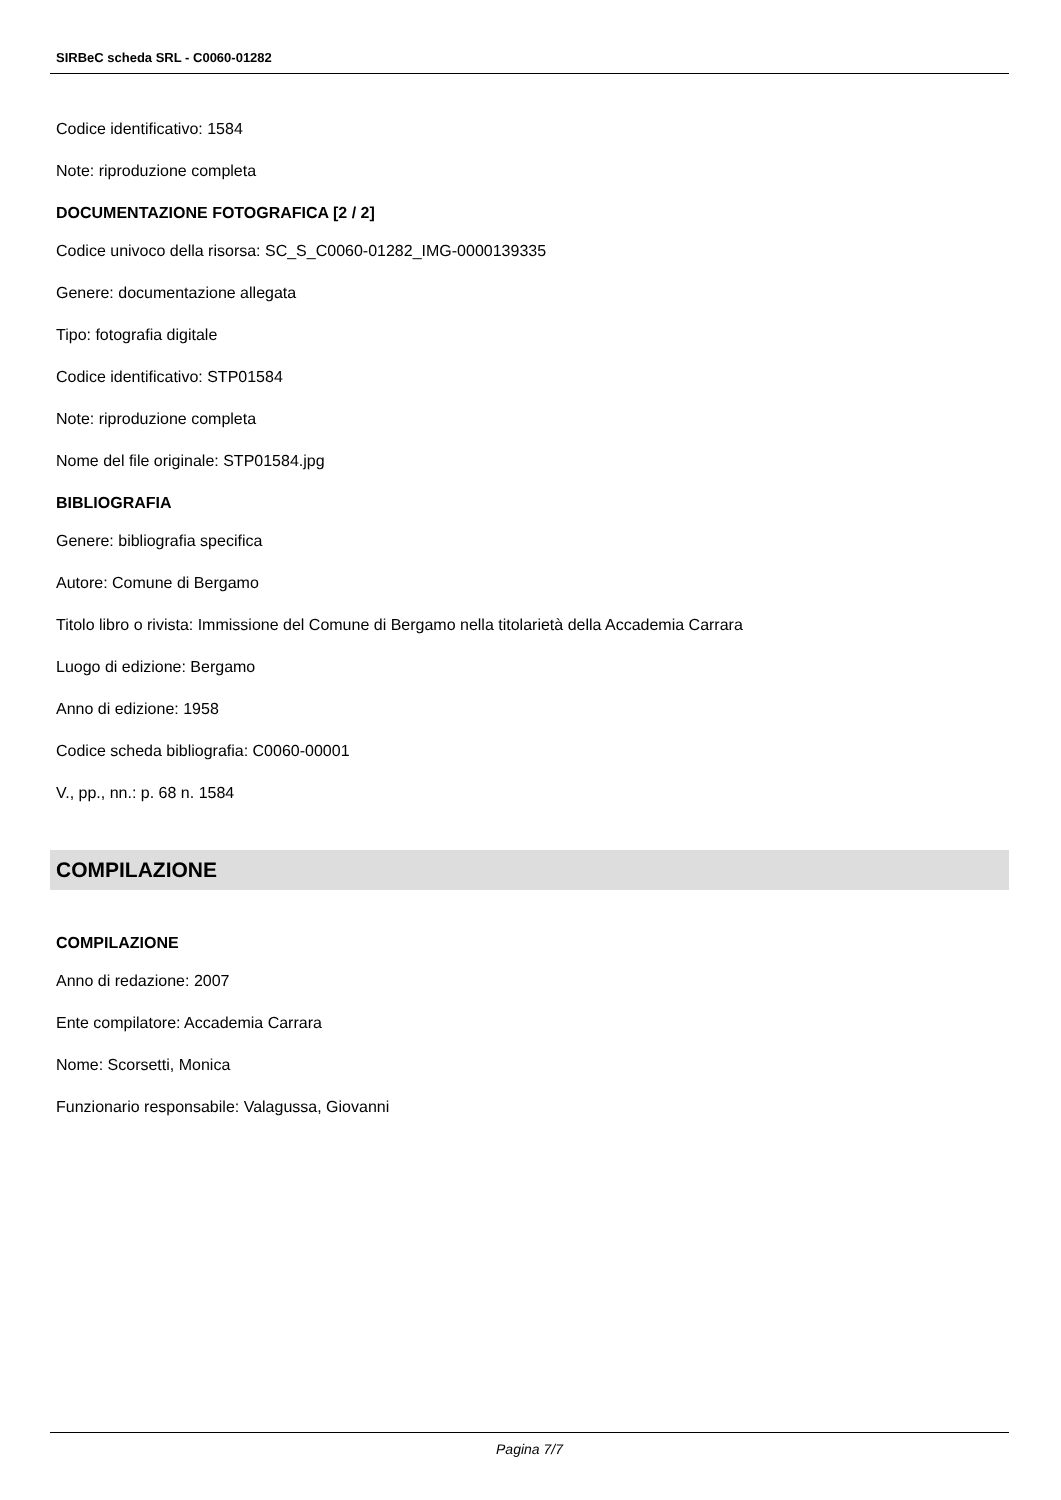SIRBeC scheda SRL - C0060-01282
Codice identificativo: 1584
Note: riproduzione completa
DOCUMENTAZIONE FOTOGRAFICA [2 / 2]
Codice univoco della risorsa: SC_S_C0060-01282_IMG-0000139335
Genere: documentazione allegata
Tipo: fotografia digitale
Codice identificativo: STP01584
Note: riproduzione completa
Nome del file originale: STP01584.jpg
BIBLIOGRAFIA
Genere: bibliografia specifica
Autore: Comune di Bergamo
Titolo libro o rivista: Immissione del Comune di Bergamo nella titolarietà della Accademia Carrara
Luogo di edizione: Bergamo
Anno di edizione: 1958
Codice scheda bibliografia: C0060-00001
V., pp., nn.: p. 68 n. 1584
COMPILAZIONE
COMPILAZIONE
Anno di redazione: 2007
Ente compilatore: Accademia Carrara
Nome: Scorsetti, Monica
Funzionario responsabile: Valagussa, Giovanni
Pagina 7/7